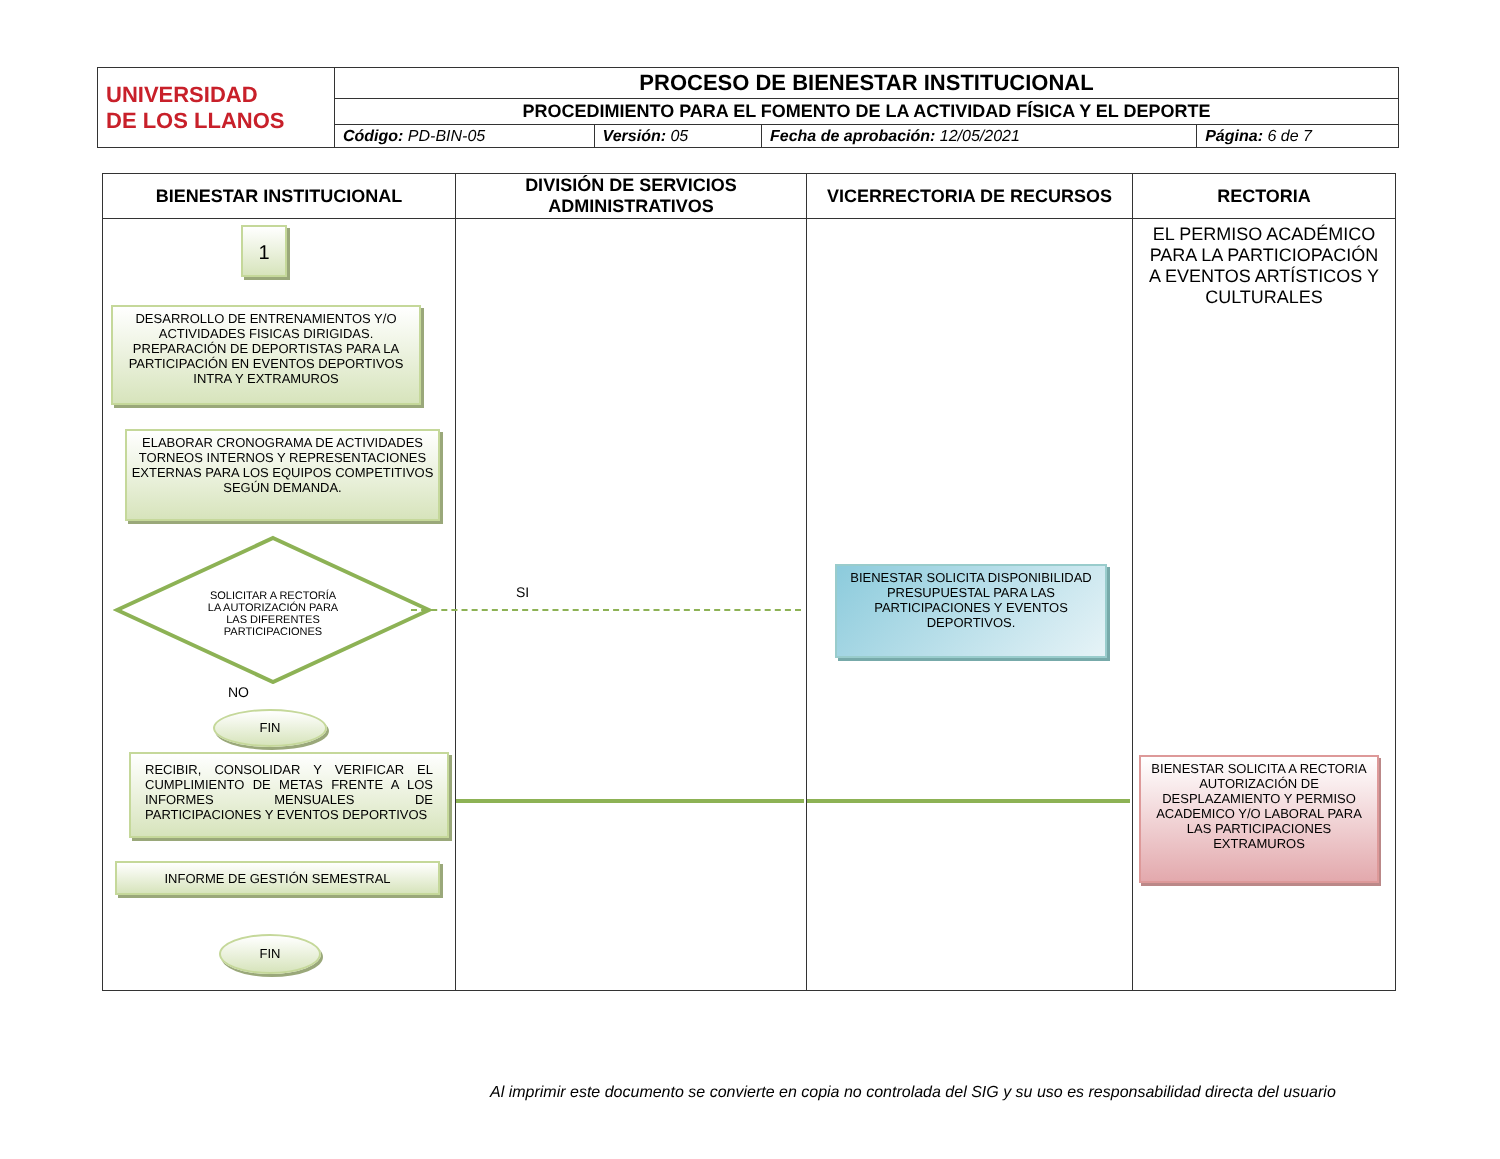| UNIVERSIDAD DE LOS LLANOS | PROCESO DE BIENESTAR INSTITUCIONAL | | | |
| | PROCEDIMIENTO PARA EL FOMENTO DE LA ACTIVIDAD FÍSICA Y EL DEPORTE | | | |
| | Código: PD-BIN-05 | Versión: 05 | Fecha de aprobación: 12/05/2021 | Página: 6 de 7 |
| BIENESTAR INSTITUCIONAL | DIVISIÓN DE SERVICIOS ADMINISTRATIVOS | VICERRECTORIA DE RECURSOS | RECTORIA |
| --- | --- | --- | --- |
| 1 DESARROLLO DE ENTRENAMIENTOS Y/O ACTIVIDADES FISICAS DIRIGIDAS. PREPARACIÓN DE DEPORTISTAS PARA LA PARTICIPACIÓN EN EVENTOS DEPORTIVOS INTRA Y EXTRAMUROS ELABORAR CRONOGRAMA DE ACTIVIDADES TORNEOS INTERNOS Y REPRESENTACIONES EXTERNAS PARA LOS EQUIPOS COMPETITIVOS SEGÚN DEMANDA. SOLICITAR A RECTORÍA LA AUTORIZACIÓN PARA LAS DIFERENTES PARTICIPACIONES NO FIN RECIBIR, CONSOLIDAR Y VERIFICAR EL CUMPLIMIENTO DE METAS FRENTE A LOS INFORMES MENSUALES DE PARTICIPACIONES Y EVENTOS DEPORTIVOS INFORME DE GESTIÓN SEMESTRAL FIN | SI | BIENESTAR SOLICITA DISPONIBILIDAD PRESUPUESTAL PARA LAS PARTICIPACIONES Y EVENTOS DEPORTIVOS. | EL PERMISO ACADÉMICO PARA LA PARTICIOPACIÓN A EVENTOS ARTÍSTICOS Y CULTURALES BIENESTAR SOLICITA A RECTORIA AUTORIZACIÓN DE DESPLAZAMIENTO Y PERMISO ACADEMICO Y/O LABORAL PARA LAS PARTICIPACIONES EXTRAMUROS |
Al imprimir este documento se convierte en copia no controlada del SIG y su uso es responsabilidad directa del usuario